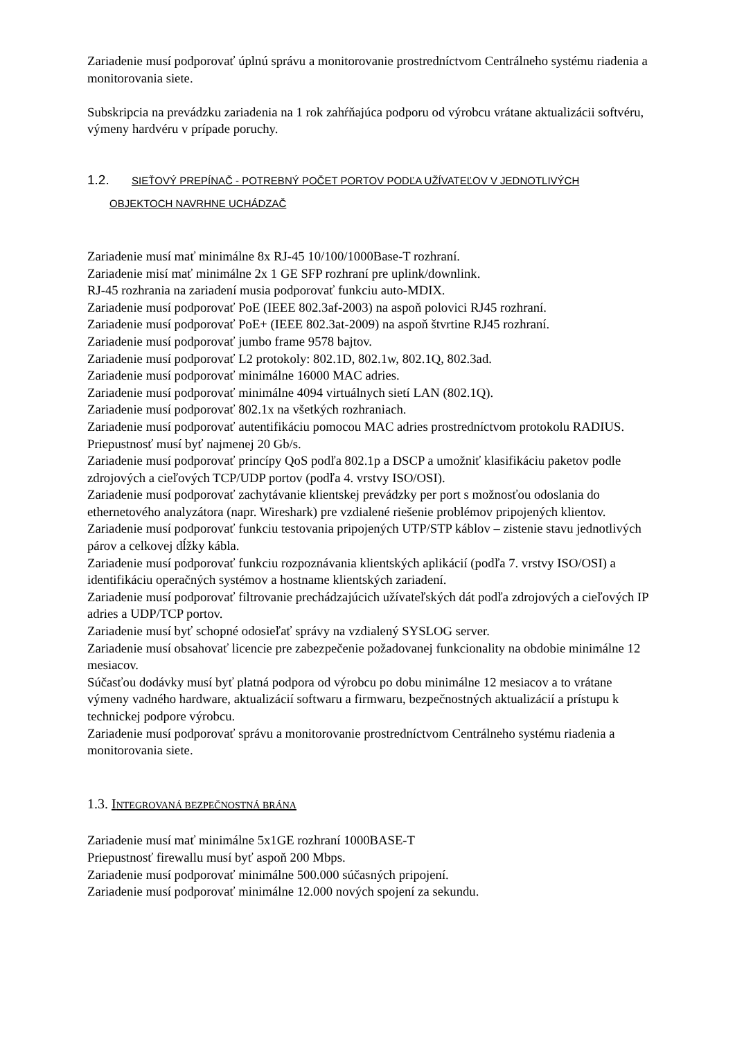Zariadenie musí podporovať úplnú správu a monitorovanie prostredníctvom Centrálneho systému riadenia a monitorovania siete.
Subskripcia na prevádzku zariadenia na 1 rok zahŕňajúca podporu od výrobcu vrátane aktualizácii softvéru, výmeny hardvéru v prípade poruchy.
1.2. SIEŤOVÝ PREPÍNAČ - POTREBNÝ POČET PORTOV PODĽA UŽÍVATEĽOV V JEDNOTLIVÝCH
OBJEKTOCH NAVRHNE UCHÁDZAČ
Zariadenie musí mať minimálne 8x RJ-45 10/100/1000Base-T rozhraní.
Zariadenie misí mať minimálne 2x 1 GE SFP rozhraní pre uplink/downlink.
RJ-45 rozhrania na zariadení musia podporovať funkciu auto-MDIX.
Zariadenie musí podporovať PoE (IEEE 802.3af-2003) na aspoň polovici RJ45 rozhraní.
Zariadenie musí podporovať PoE+ (IEEE 802.3at-2009) na aspoň štvrtine RJ45 rozhraní.
Zariadenie musí podporovať jumbo frame 9578 bajtov.
Zariadenie musí podporovať L2 protokoly: 802.1D, 802.1w, 802.1Q, 802.3ad.
Zariadenie musí podporovať minimálne 16000 MAC adries.
Zariadenie musí podporovať minimálne 4094 virtuálnych sietí LAN (802.1Q).
Zariadenie musí podporovať 802.1x na všetkých rozhraniach.
Zariadenie musí podporovať autentifikáciu pomocou MAC adries prostredníctvom protokolu RADIUS.
Priepustnosť musí byť najmenej 20 Gb/s.
Zariadenie musí podporovať princípy QoS podľa 802.1p a DSCP a umožniť klasifikáciu paketov podle zdrojových a cieľových TCP/UDP portov (podľa 4. vrstvy ISO/OSI).
Zariadenie musí podporovať zachytávanie klientskej prevádzky per port s možnosťou odoslania do ethernetového analyzátora (napr. Wireshark) pre vzdialené riešenie problémov pripojených klientov.
Zariadenie musí podporovať funkciu testovania pripojených UTP/STP káblov – zistenie stavu jednotlivých párov a celkovej dĺžky kábla.
Zariadenie musí podporovať funkciu rozpoznávania klientských aplikácií (podľa 7. vrstvy ISO/OSI) a identifikáciu operačných systémov a hostname klientských zariadení.
Zariadenie musí podporovať filtrovanie prechádzajúcich užívateľských dát podľa zdrojových a cieľových IP adries a UDP/TCP portov.
Zariadenie musí byť schopné odosieľať správy na vzdialený SYSLOG server.
Zariadenie musí obsahovať licencie pre zabezpečenie požadovanej funkcionality na obdobie minimálne 12 mesiacov.
Súčasťou dodávky musí byť platná podpora od výrobcu po dobu minimálne 12 mesiacov a to vrátane výmeny vadného hardware, aktualizácií softwaru a firmwaru, bezpečnostných aktualizácií a prístupu k technickej podpore výrobcu.
Zariadenie musí podporovať správu a monitorovanie prostredníctvom Centrálneho systému riadenia a monitorovania siete.
1.3. INTEGROVANÁ BEZPEČNOSTNÁ BRÁNA
Zariadenie musí mať minimálne 5x1GE rozhraní 1000BASE-T
Priepustnosť firewallu musí byť aspoň 200 Mbps.
Zariadenie musí podporovať minimálne 500.000 súčasných pripojení.
Zariadenie musí podporovať minimálne 12.000 nových spojení za sekundu.